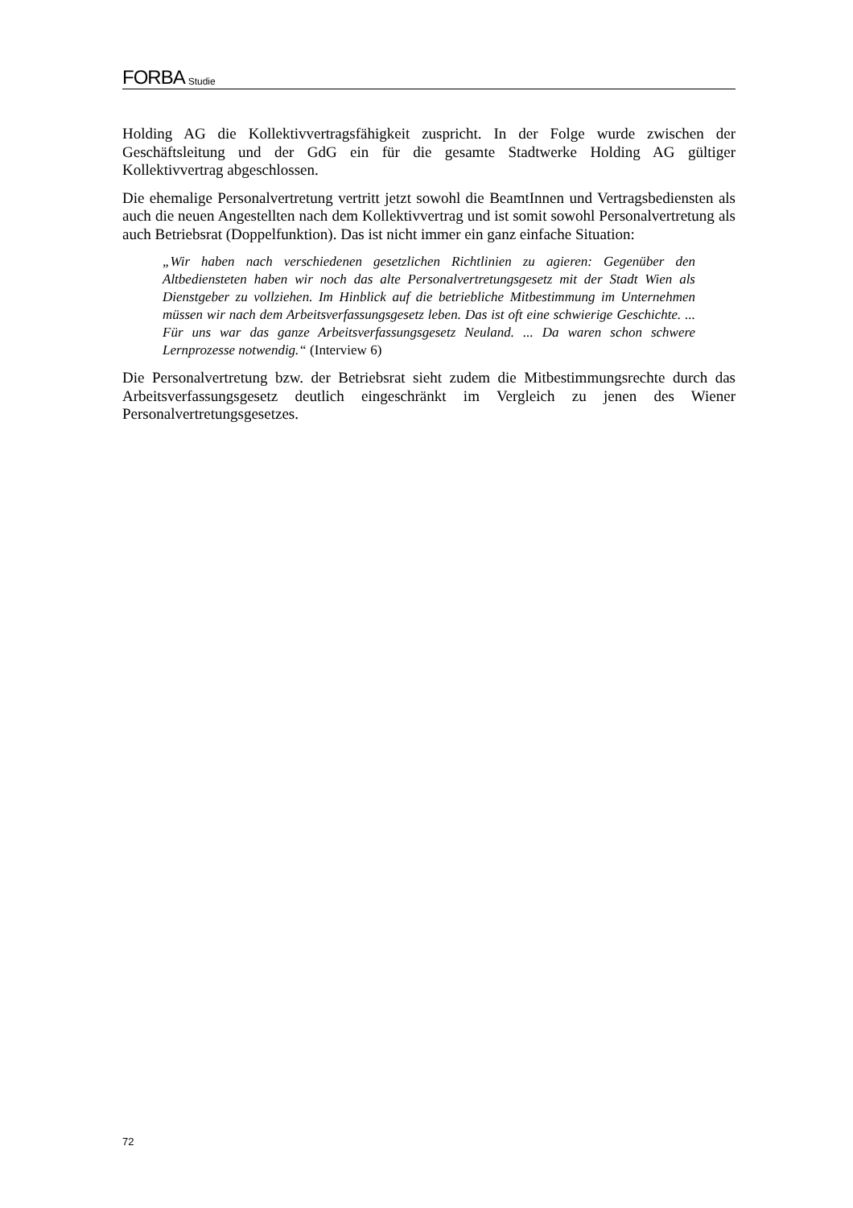FORBA Studie
Holding AG die Kollektivvertragsfähigkeit zuspricht. In der Folge wurde zwischen der Geschäftsleitung und der GdG ein für die gesamte Stadtwerke Holding AG gültiger Kollektivvertrag abgeschlossen.
Die ehemalige Personalvertretung vertritt jetzt sowohl die BeamtInnen und Vertrags­bediensten als auch die neuen Angestellten nach dem Kollektivvertrag und ist somit sowohl Personalvertretung als auch Betriebsrat (Doppelfunktion). Das ist nicht immer ein ganz einfache Situation:
„Wir haben nach verschiedenen gesetzlichen Richtlinien zu agieren: Gegenüber den Altbediensteten haben wir noch das alte Personalvertretungsgesetz mit der Stadt Wien als Dienstgeber zu vollziehen. Im Hinblick auf die betriebliche Mitbe­stimmung im Unternehmen müssen wir nach dem Arbeitsverfassungsgesetz leben. Das ist oft eine schwierige Geschichte. ... Für uns war das ganze Arbeitsverfas­sungsgesetz Neuland. ... Da waren schon schwere Lernprozesse notwendig.“ (Interview 6)
Die Personalvertretung bzw. der Betriebsrat sieht zudem die Mitbestimmungsrechte durch das Arbeitsverfassungsgesetz deutlich eingeschränkt im Vergleich zu jenen des Wiener Personalvertretungsgesetzes.
72